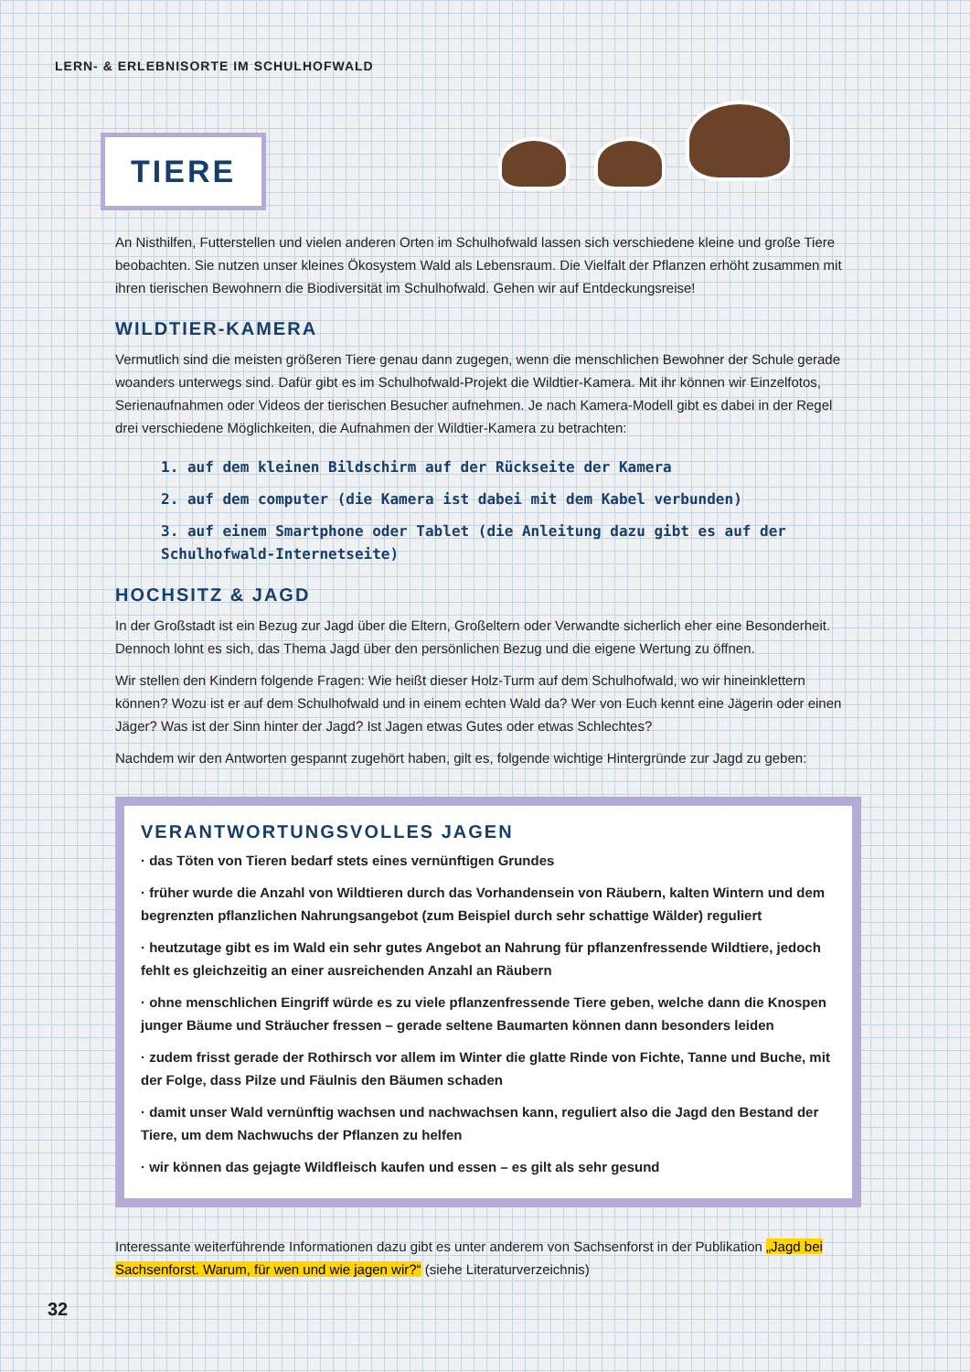LERN- & ERLEBNISORTE IM SCHULHOFWALD
TIERE
An Nisthilfen, Futterstellen und vielen anderen Orten im Schulhofwald lassen sich verschiedene kleine und große Tiere beobachten. Sie nutzen unser kleines Ökosystem Wald als Lebensraum. Die Vielfalt der Pflanzen erhöht zusammen mit ihren tierischen Bewohnern die Biodiversität im Schulhofwald. Gehen wir auf Entdeckungsreise!
WILDTIER-KAMERA
Vermutlich sind die meisten größeren Tiere genau dann zugegen, wenn die menschlichen Bewohner der Schule gerade woanders unterwegs sind. Dafür gibt es im Schulhofwald-Projekt die Wildtier-Kamera. Mit ihr können wir Einzelfotos, Serienaufnahmen oder Videos der tierischen Besucher aufnehmen. Je nach Kamera-Modell gibt es dabei in der Regel drei verschiedene Möglichkeiten, die Aufnahmen der Wildtier-Kamera zu betrachten:
1. auf dem kleinen Bildschirm auf der Rückseite der Kamera
2. auf dem computer (die Kamera ist dabei mit dem Kabel verbunden)
3. auf einem Smartphone oder Tablet (die Anleitung dazu gibt es auf der Schulhofwald-Internetseite)
HOCHSITZ & JAGD
In der Großstadt ist ein Bezug zur Jagd über die Eltern, Großeltern oder Verwandte sicherlich eher eine Besonderheit. Dennoch lohnt es sich, das Thema Jagd über den persönlichen Bezug und die eigene Wertung zu öffnen.
Wir stellen den Kindern folgende Fragen: Wie heißt dieser Holz-Turm auf dem Schulhofwald, wo wir hineinklettern können? Wozu ist er auf dem Schulhofwald und in einem echten Wald da? Wer von Euch kennt eine Jägerin oder einen Jäger? Was ist der Sinn hinter der Jagd? Ist Jagen etwas Gutes oder etwas Schlechtes?
Nachdem wir den Antworten gespannt zugehört haben, gilt es, folgende wichtige Hintergründe zur Jagd zu geben:
VERANTWORTUNGSVOLLES JAGEN
· das Töten von Tieren bedarf stets eines vernünftigen Grundes
· früher wurde die Anzahl von Wildtieren durch das Vorhandensein von Räubern, kalten Wintern und dem begrenzten pflanzlichen Nahrungsangebot (zum Beispiel durch sehr schattige Wälder) reguliert
· heutzutage gibt es im Wald ein sehr gutes Angebot an Nahrung für pflanzenfressende Wildtiere, jedoch fehlt es gleichzeitig an einer ausreichenden Anzahl an Räubern
· ohne menschlichen Eingriff würde es zu viele pflanzenfressende Tiere geben, welche dann die Knospen junger Bäume und Sträucher fressen – gerade seltene Baumarten können dann besonders leiden
· zudem frisst gerade der Rothirsch vor allem im Winter die glatte Rinde von Fichte, Tanne und Buche, mit der Folge, dass Pilze und Fäulnis den Bäumen schaden
· damit unser Wald vernünftig wachsen und nachwachsen kann, reguliert also die Jagd den Bestand der Tiere, um dem Nachwuchs der Pflanzen zu helfen
· wir können das gejagte Wildfleisch kaufen und essen – es gilt als sehr gesund
Interessante weiterführende Informationen dazu gibt es unter anderem von Sachsenforst in der Publikation „Jagd bei Sachsenforst. Warum, für wen und wie jagen wir?“ (siehe Literaturverzeichnis)
32